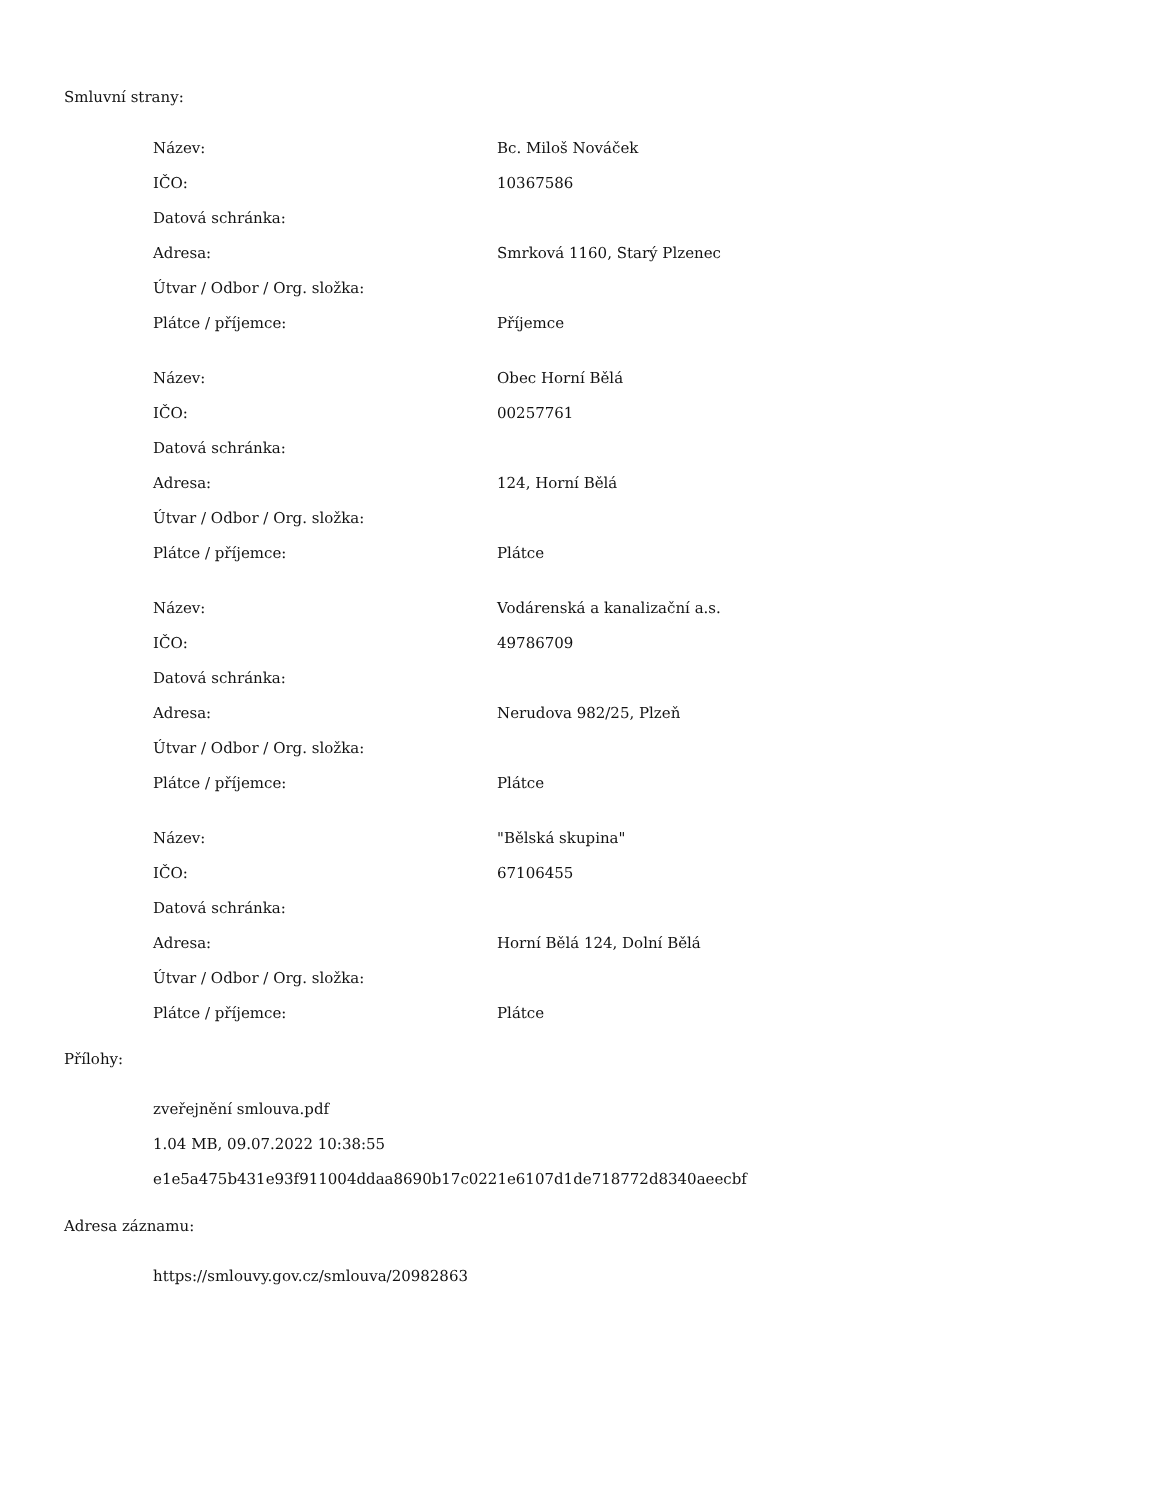Smluvní strany:
| Název: | Bc. Miloš Nováček |
| IČO: | 10367586 |
| Datová schránka: | |
| Adresa: | Smrková 1160, Starý Plzenec |
| Útvar / Odbor / Org. složka: | |
| Plátce / příjemce: | Příjemce |
| Název: | Obec Horní Bělá |
| IČO: | 00257761 |
| Datová schránka: | |
| Adresa: | 124, Horní Bělá |
| Útvar / Odbor / Org. složka: | |
| Plátce / příjemce: | Plátce |
| Název: | Vodárenská a kanalizační a.s. |
| IČO: | 49786709 |
| Datová schránka: | |
| Adresa: | Nerudova 982/25, Plzeň |
| Útvar / Odbor / Org. složka: | |
| Plátce / příjemce: | Plátce |
| Název: | "Bělská skupina" |
| IČO: | 67106455 |
| Datová schránka: | |
| Adresa: | Horní Bělá 124, Dolní Bělá |
| Útvar / Odbor / Org. složka: | |
| Plátce / příjemce: | Plátce |
Přílohy:
zveřejnění smlouva.pdf
1.04 MB, 09.07.2022 10:38:55
e1e5a475b431e93f911004ddaa8690b17c0221e6107d1de718772d8340aeecbf
Adresa záznamu:
https://smlouvy.gov.cz/smlouva/20982863